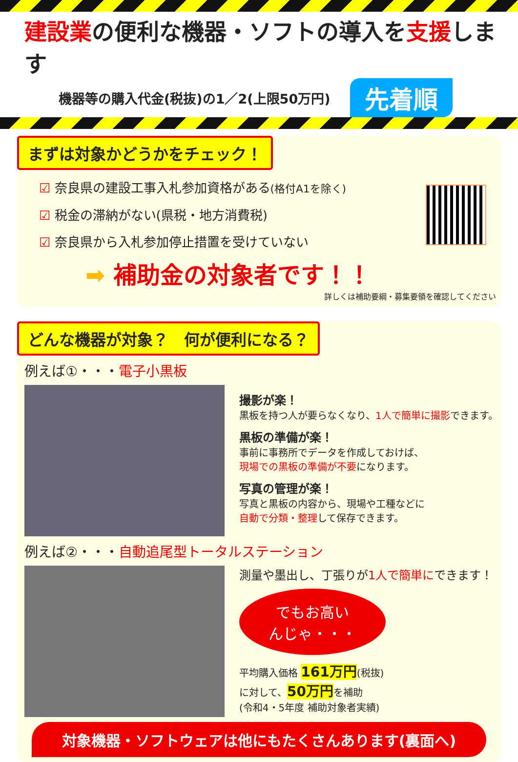建設業の便利な機器・ソフトの導入を支援します
機器等の購入代金(税抜)の1／2(上限50万円) 先着順
まずは対象かどうかをチェック！
☑ 奈良県の建設工事入札参加資格がある(格付A1を除く)
☑ 税金の滞納がない(県税・地方消費税)
☑ 奈良県から入札参加停止措置を受けていない
➡ 補助金の対象者です！！
詳しくは補助要綱・募集要領を確認してください
どんな機器が対象？　何が便利になる？
例えば①・・・電子小黒板
撮影が楽！
黒板を持つ人が要らなくなり、1人で簡単に撮影できます。
黒板の準備が楽！
事前に事務所でデータを作成しておけば、
現場での黒板の準備が不要になります。
写真の管理が楽！
写真と黒板の内容から、現場や工種などに
自動で分類・整理して保存できます。
例えば②・・・自動追尾型トータルステーション
測量や墨出し、丁張りが1人で簡単にできます！
でもお高い
んじゃ・・・
平均購入価格 161万円(税抜)
に対して、50万円を補助
(令和4・5年度 補助対象者実績)
対象機器・ソフトウェアは他にもたくさんあります(裏面へ)